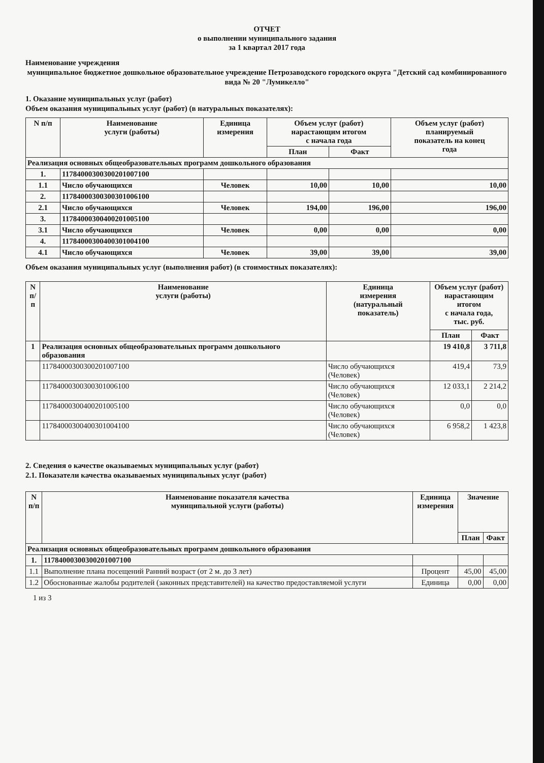ОТЧЕТ
о выполнении муниципального задания
за 1 квартал 2017 года
Наименование учреждения
муниципальное бюджетное дошкольное образовательное учреждение Петрозаводского городского округа "Детский сад комбинированного вида № 20 "Лумикелло"
1. Оказание муниципальных услуг (работ)
Объем оказания муниципальных услуг (работ) (в натуральных показателях):
| N п/п | Наименование услуги (работы) | Единица измерения | Объем услуг (работ) нарастающим итогом с начала года | | Объем услуг (работ) планируемый показатель на конец года |
| --- | --- | --- | --- | --- | --- |
| | | | План | Факт | |
| Реализация основных общеобразовательных программ дошкольного образования | | | | | |
| 1. | 117840003003002010071​00 | | | | |
| 1.1 | Число обучающихся | Человек | 10,00 | 10,00 | 10,00 |
| 2. | 11784000300300301006100 | | | | |
| 2.1 | Число обучающихся | Человек | 194,00 | 196,00 | 196,00 |
| 3. | 11784000300400201005100 | | | | |
| 3.1 | Число обучающихся | Человек | 0,00 | 0,00 | 0,00 |
| 4. | 11784000300400301004100 | | | | |
| 4.1 | Число обучающихся | Человек | 39,00 | 39,00 | 39,00 |
Объем оказания муниципальных услуг (выполнения работ) (в стоимостных показателях):
| N п/п | Наименование услуги (работы) | Единица измерения (натуральный показатель) | Объем услуг (работ) нарастающим итогом с начала года, тыс. руб. | |
| --- | --- | --- | --- | --- |
| | | | План | Факт |
| 1 | Реализация основных общеобразовательных программ дошкольного образования | | 19 410,8 | 3 711,8 |
| | 11784000300300201007100 | Число обучающихся (Человек) | 419,4 | 73,9 |
| | 11784000300300301006100 | Число обучающихся (Человек) | 12 033,1 | 2 214,2 |
| | 11784000300400201005100 | Число обучающихся (Человек) | 0,0 | 0,0 |
| | 11784000300400301004100 | Число обучающихся (Человек) | 6 958,2 | 1 423,8 |
2. Сведения о качестве оказываемых муниципальных услуг (работ)
2.1. Показатели качества оказываемых муниципальных услуг (работ)
| N п/п | Наименование показателя качества муниципальной услуги (работы) | Единица измерения | Значение | |
| --- | --- | --- | --- | --- |
| | | | План | Факт |
| Реализация основных общеобразовательных программ дошкольного образования | | | | |
| 1. | 11784000300300201007100 | | | |
| 1.1 | Выполнение плана посещений Ранний возраст (от 2 м. до 3 лет) | Процент | 45,00 | 45,00 |
| 1.2 | Обоснованные жалобы родителей (законных представителей) на качество предоставляемой услуги | Единица | 0,00 | 0,00 |
1 из 3